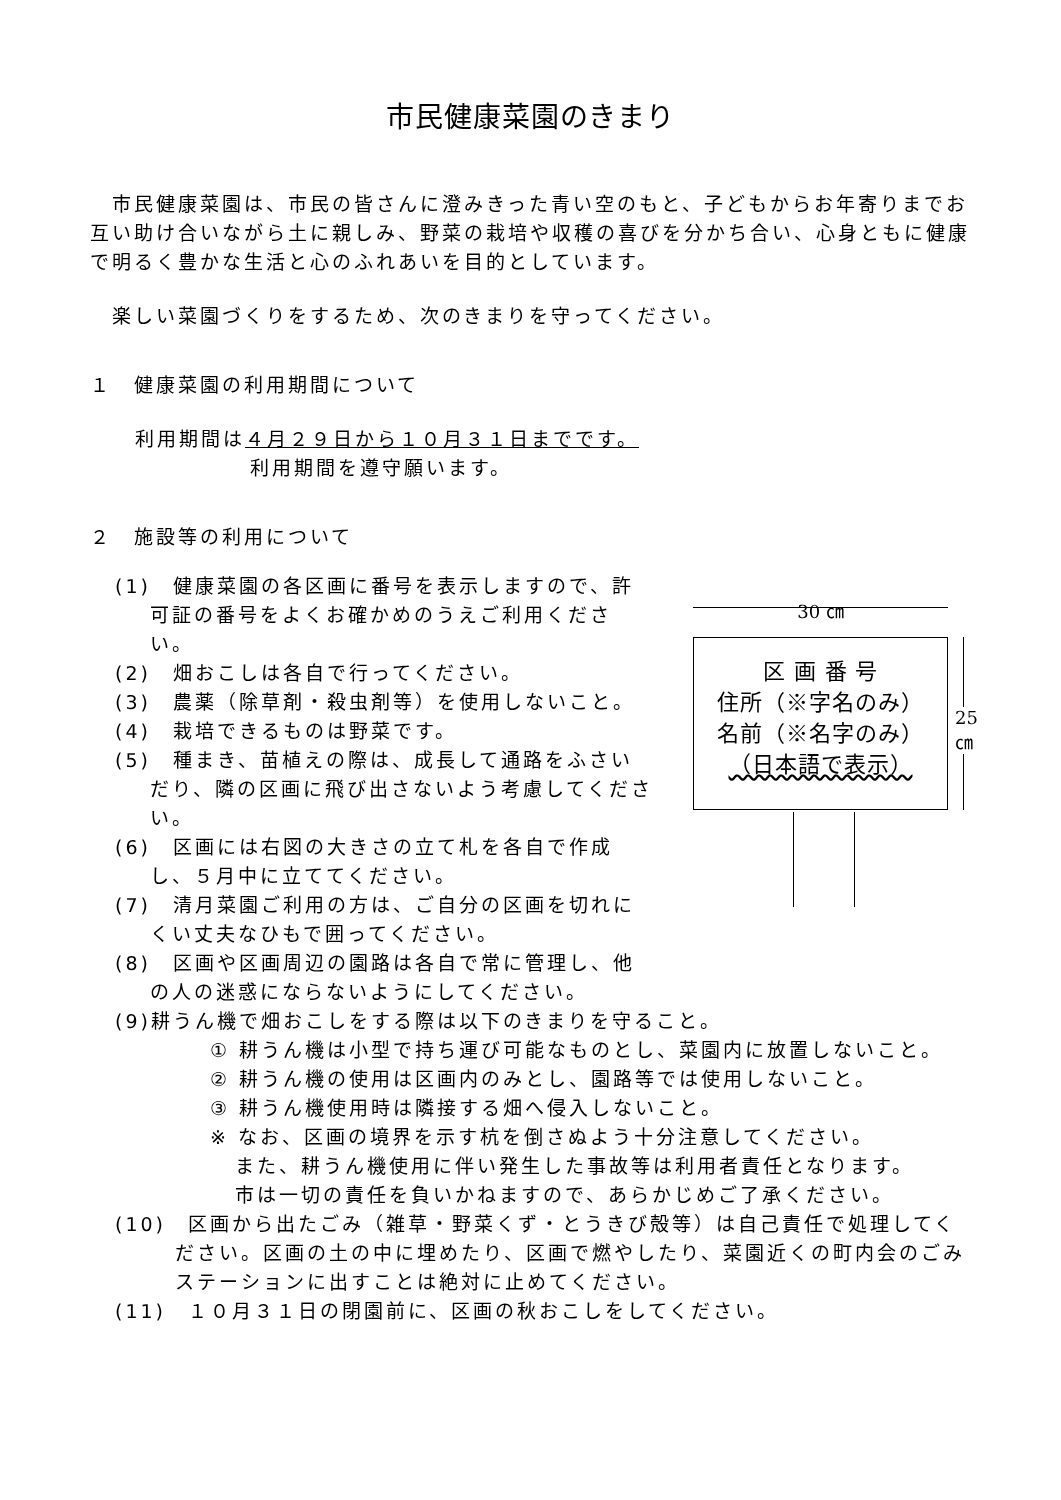市民健康菜園のきまり
市民健康菜園は、市民の皆さんに澄みきった青い空のもと、子どもからお年寄りまでお互い助け合いながら土に親しみ、野菜の栽培や収穫の喜びを分かち合い、心身ともに健康で明るく豊かな生活と心のふれあいを目的としています。
楽しい菜園づくりをするため、次のきまりを守ってください。
１　健康菜園の利用期間について
利用期間は４月２９日から１０月３１日までです。
利用期間を遵守願います。
２　施設等の利用について
(1)　健康菜園の各区画に番号を表示しますので、許可証の番号をよくお確かめのうえご利用ください。
(2)　畑おこしは各自で行ってください。
(3)　農薬（除草剤・殺虫剤等）を使用しないこと。
(4)　栽培できるものは野菜です。
(5)　種まき、苗植えの際は、成長して通路をふさいだり、隣の区画に飛び出さないよう考慮してください。
(6)　区画には右図の大きさの立て札を各自で作成し、５月中に立ててください。
(7)　清月菜園ご利用の方は、ご自分の区画を切れにくい丈夫なひもで囲ってください。
(8)　区画や区画周辺の園路は各自で常に管理し、他の人の迷惑にならないようにしてください。
30 ㎝
区 画 番 号
住所（※字名のみ）
名前（※名字のみ）
（日本語で表示）
25 ㎝
(9)耕うん機で畑おこしをする際は以下のきまりを守ること。
① 耕うん機は小型で持ち運び可能なものとし、菜園内に放置しないこと。
② 耕うん機の使用は区画内のみとし、園路等では使用しないこと。
③ 耕うん機使用時は隣接する畑へ侵入しないこと。
※ なお、区画の境界を示す杭を倒さぬよう十分注意してください。
また、耕うん機使用に伴い発生した事故等は利用者責任となります。
市は一切の責任を負いかねますので、あらかじめご了承ください。
(10)　区画から出たごみ（雑草・野菜くず・とうきび殻等）は自己責任で処理してください。区画の土の中に埋めたり、区画で燃やしたり、菜園近くの町内会のごみステーションに出すことは絶対に止めてください。
(11)　１０月３１日の閉園前に、区画の秋おこしをしてください。